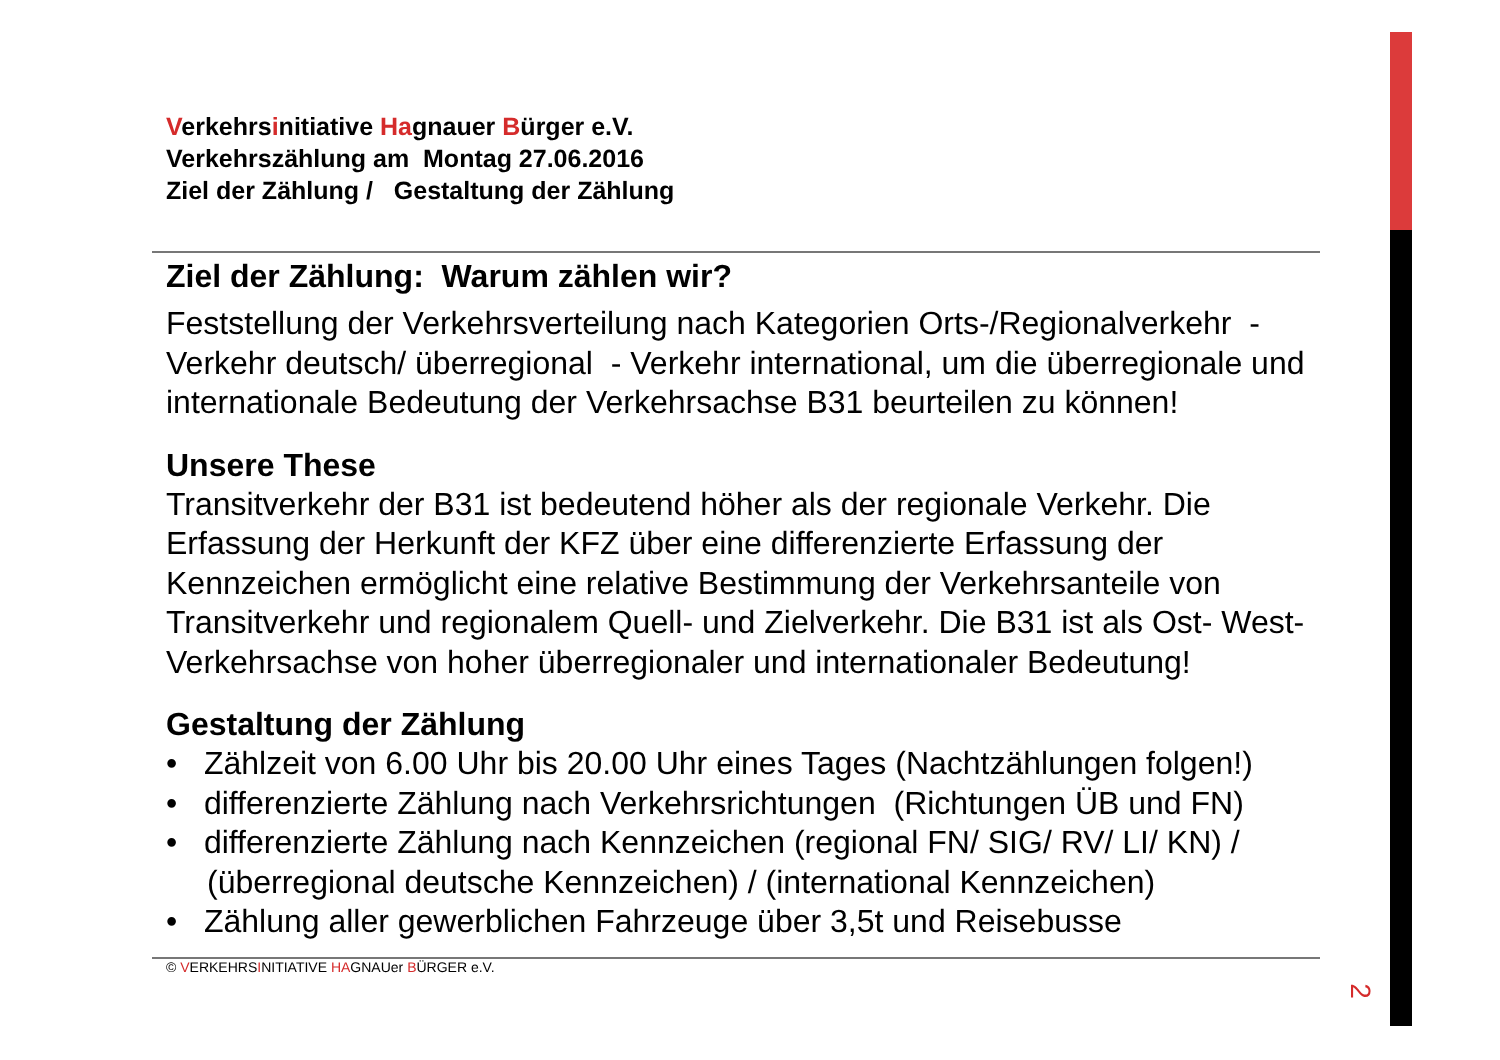Verkehrsinitiative Hagnauer Bürger e.V.
Verkehrszählung am Montag 27.06.2016
Ziel der Zählung / Gestaltung der Zählung
Ziel der Zählung: Warum zählen wir?
Feststellung der Verkehrsverteilung nach Kategorien Orts-/Regionalverkehr - Verkehr deutsch/ überregional - Verkehr international, um die überregionale und internationale Bedeutung der Verkehrsachse B31 beurteilen zu können!
Unsere These
Transitverkehr der B31 ist bedeutend höher als der regionale Verkehr. Die Erfassung der Herkunft der KFZ über eine differenzierte Erfassung der Kennzeichen ermöglicht eine relative Bestimmung der Verkehrsanteile von Transitverkehr und regionalem Quell- und Zielverkehr. Die B31 ist als Ost- West-Verkehrsachse von hoher überregionaler und internationaler Bedeutung!
Gestaltung der Zählung
• Zählzeit von 6.00 Uhr bis 20.00 Uhr eines Tages (Nachtzählungen folgen!)
• differenzierte Zählung nach Verkehrsrichtungen (Richtungen ÜB und FN)
• differenzierte Zählung nach Kennzeichen (regional FN/ SIG/ RV/ LI/ KN) / (überregional deutsche Kennzeichen) / (international Kennzeichen)
• Zählung aller gewerblichen Fahrzeuge über 3,5t und Reisebusse
© VERKEHRSINITIATIVE HAGNAUer BÜRGER e.V.
2